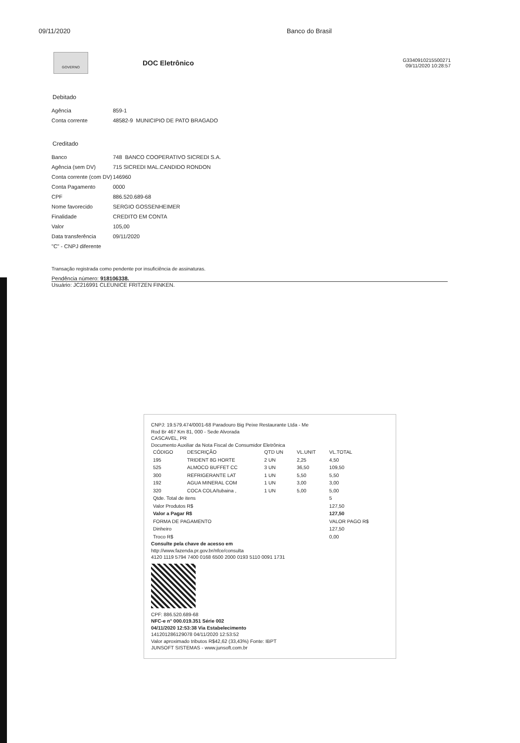09/11/2020 Banco do Brasil
GOVERNO
DOC Eletrônico
G3340910215500271
09/11/2020 10:28:57
Debitado
| Agência | 859-1 |
| Conta corrente | 48582-9 MUNICIPIO DE PATO BRAGADO |
Creditado
| Banco | 748 BANCO COOPERATIVO SICREDI S.A. |
| Agência (sem DV) | 715 SICREDI MAL.CANDIDO RONDON |
| Conta corrente (com DV) | 146960 |
| Conta Pagamento | 0000 |
| CPF | 886.520.689-68 |
| Nome favorecido | SERGIO GOSSENHEIMER |
| Finalidade | CREDITO EM CONTA |
| Valor | 105,00 |
| Data transferência | 09/11/2020 |
| "C" - CNPJ diferente | |
Transação registrada como pendente por insuficiência de assinaturas.
Pendência número: 918106338.
Usuário: JC216991 CLEUNICE FRITZEN FINKEN.
CNPJ: 19.579.474/0001-68 Paradouro Big Peixe Restaurante Ltda - Me
Rod Br 467 Km 81, 000 - Sede Alvorada
CASCAVEL, PR
Documento Auxiliar da Nota Fiscal de Consumidor Eletrônica
| CÓDIGO | DESCRIÇÃO | QTD UN | VL.UNIT | VL.TOTAL |
| --- | --- | --- | --- | --- |
| 195 | TRIDENT 8G HORTE | 2 UN | 2,25 | 4,50 |
| 525 | ALMOCO BUFFET CC | 3 UN | 36,50 | 109,50 |
| 300 | REFRIGERANTE LAT | 1 UN | 5,50 | 5,50 |
| 192 | AGUA MINERAL COM | 1 UN | 3,00 | 3,00 |
| 320 | COCA COLA/tubaina , | 1 UN | 5,00 | 5,00 |
| Qtde. Total de itens | | | | 5 |
| Valor Produtos R$ | | | | 127,50 |
| Valor a Pagar R$ | | | | 127,50 |
| FORMA DE PAGAMENTO | | | | VALOR PAGO R$ |
| Dinheiro | | | | 127,50 |
| Troco R$ | | | | 0,00 |
Consulte pela chave de acesso em
http://www.fazenda.pr.gov.br/nfce/consulta
4120 1119 5794 7400 0168 6500 2000 0193 5110 0091 1731
CPF: 886.520.689-68
NFC-e n° 000.019.351 Série 002
04/11/2020 12:53:38 Via Estabelecimento
141201286129078 04/11/2020 12:53:52
Valor aproximado tributos R$42,62 (33,43%) Fonte: IBPT
JUNSOFT SISTEMAS - www.junsoft.com.br